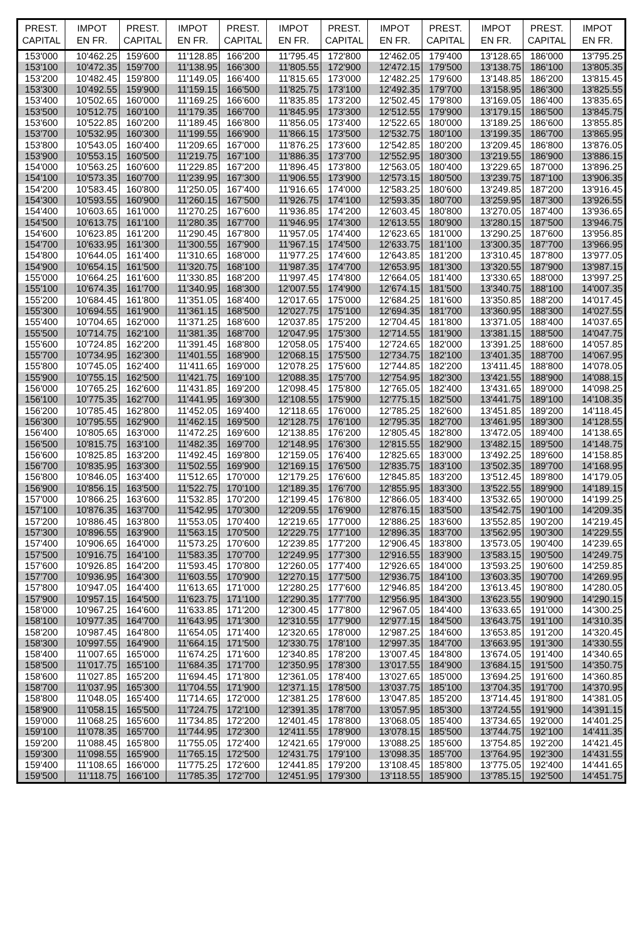| PREST. CAPITAL | IMPOT EN FR. | PREST. CAPITAL | IMPOT EN FR. | PREST. CAPITAL | IMPOT EN FR. | PREST. CAPITAL | IMPOT EN FR. | PREST. CAPITAL | IMPOT EN FR. | PREST. CAPITAL | IMPOT EN FR. |
| --- | --- | --- | --- | --- | --- | --- | --- | --- | --- | --- | --- |
| 153'000 | 10'462.25 | 159'600 | 11'128.85 | 166'200 | 11'795.45 | 172'800 | 12'462.05 | 179'400 | 13'128.65 | 186'000 | 13'795.25 |
| 153'100 | 10'472.35 | 159'700 | 11'138.95 | 166'300 | 11'805.55 | 172'900 | 12'472.15 | 179'500 | 13'138.75 | 186'100 | 13'805.35 |
| 153'200 | 10'482.45 | 159'800 | 11'149.05 | 166'400 | 11'815.65 | 173'000 | 12'482.25 | 179'600 | 13'148.85 | 186'200 | 13'815.45 |
| 153'300 | 10'492.55 | 159'900 | 11'159.15 | 166'500 | 11'825.75 | 173'100 | 12'492.35 | 179'700 | 13'158.95 | 186'300 | 13'825.55 |
| 153'400 | 10'502.65 | 160'000 | 11'169.25 | 166'600 | 11'835.85 | 173'200 | 12'502.45 | 179'800 | 13'169.05 | 186'400 | 13'835.65 |
| 153'500 | 10'512.75 | 160'100 | 11'179.35 | 166'700 | 11'845.95 | 173'300 | 12'512.55 | 179'900 | 13'179.15 | 186'500 | 13'845.75 |
| 153'600 | 10'522.85 | 160'200 | 11'189.45 | 166'800 | 11'856.05 | 173'400 | 12'522.65 | 180'000 | 13'189.25 | 186'600 | 13'855.85 |
| 153'700 | 10'532.95 | 160'300 | 11'199.55 | 166'900 | 11'866.15 | 173'500 | 12'532.75 | 180'100 | 13'199.35 | 186'700 | 13'865.95 |
| 153'800 | 10'543.05 | 160'400 | 11'209.65 | 167'000 | 11'876.25 | 173'600 | 12'542.85 | 180'200 | 13'209.45 | 186'800 | 13'876.05 |
| 153'900 | 10'553.15 | 160'500 | 11'219.75 | 167'100 | 11'886.35 | 173'700 | 12'552.95 | 180'300 | 13'219.55 | 186'900 | 13'886.15 |
| 154'000 | 10'563.25 | 160'600 | 11'229.85 | 167'200 | 11'896.45 | 173'800 | 12'563.05 | 180'400 | 13'229.65 | 187'000 | 13'896.25 |
| 154'100 | 10'573.35 | 160'700 | 11'239.95 | 167'300 | 11'906.55 | 173'900 | 12'573.15 | 180'500 | 13'239.75 | 187'100 | 13'906.35 |
| 154'200 | 10'583.45 | 160'800 | 11'250.05 | 167'400 | 11'916.65 | 174'000 | 12'583.25 | 180'600 | 13'249.85 | 187'200 | 13'916.45 |
| 154'300 | 10'593.55 | 160'900 | 11'260.15 | 167'500 | 11'926.75 | 174'100 | 12'593.35 | 180'700 | 13'259.95 | 187'300 | 13'926.55 |
| 154'400 | 10'603.65 | 161'000 | 11'270.25 | 167'600 | 11'936.85 | 174'200 | 12'603.45 | 180'800 | 13'270.05 | 187'400 | 13'936.65 |
| 154'500 | 10'613.75 | 161'100 | 11'280.35 | 167'700 | 11'946.95 | 174'300 | 12'613.55 | 180'900 | 13'280.15 | 187'500 | 13'946.75 |
| 154'600 | 10'623.85 | 161'200 | 11'290.45 | 167'800 | 11'957.05 | 174'400 | 12'623.65 | 181'000 | 13'290.25 | 187'600 | 13'956.85 |
| 154'700 | 10'633.95 | 161'300 | 11'300.55 | 167'900 | 11'967.15 | 174'500 | 12'633.75 | 181'100 | 13'300.35 | 187'700 | 13'966.95 |
| 154'800 | 10'644.05 | 161'400 | 11'310.65 | 168'000 | 11'977.25 | 174'600 | 12'643.85 | 181'200 | 13'310.45 | 187'800 | 13'977.05 |
| 154'900 | 10'654.15 | 161'500 | 11'320.75 | 168'100 | 11'987.35 | 174'700 | 12'653.95 | 181'300 | 13'320.55 | 187'900 | 13'987.15 |
| 155'000 | 10'664.25 | 161'600 | 11'330.85 | 168'200 | 11'997.45 | 174'800 | 12'664.05 | 181'400 | 13'330.65 | 188'000 | 13'997.25 |
| 155'100 | 10'674.35 | 161'700 | 11'340.95 | 168'300 | 12'007.55 | 174'900 | 12'674.15 | 181'500 | 13'340.75 | 188'100 | 14'007.35 |
| 155'200 | 10'684.45 | 161'800 | 11'351.05 | 168'400 | 12'017.65 | 175'000 | 12'684.25 | 181'600 | 13'350.85 | 188'200 | 14'017.45 |
| 155'300 | 10'694.55 | 161'900 | 11'361.15 | 168'500 | 12'027.75 | 175'100 | 12'694.35 | 181'700 | 13'360.95 | 188'300 | 14'027.55 |
| 155'400 | 10'704.65 | 162'000 | 11'371.25 | 168'600 | 12'037.85 | 175'200 | 12'704.45 | 181'800 | 13'371.05 | 188'400 | 14'037.65 |
| 155'500 | 10'714.75 | 162'100 | 11'381.35 | 168'700 | 12'047.95 | 175'300 | 12'714.55 | 181'900 | 13'381.15 | 188'500 | 14'047.75 |
| 155'600 | 10'724.85 | 162'200 | 11'391.45 | 168'800 | 12'058.05 | 175'400 | 12'724.65 | 182'000 | 13'391.25 | 188'600 | 14'057.85 |
| 155'700 | 10'734.95 | 162'300 | 11'401.55 | 168'900 | 12'068.15 | 175'500 | 12'734.75 | 182'100 | 13'401.35 | 188'700 | 14'067.95 |
| 155'800 | 10'745.05 | 162'400 | 11'411.65 | 169'000 | 12'078.25 | 175'600 | 12'744.85 | 182'200 | 13'411.45 | 188'800 | 14'078.05 |
| 155'900 | 10'755.15 | 162'500 | 11'421.75 | 169'100 | 12'088.35 | 175'700 | 12'754.95 | 182'300 | 13'421.55 | 188'900 | 14'088.15 |
| 156'000 | 10'765.25 | 162'600 | 11'431.85 | 169'200 | 12'098.45 | 175'800 | 12'765.05 | 182'400 | 13'431.65 | 189'000 | 14'098.25 |
| 156'100 | 10'775.35 | 162'700 | 11'441.95 | 169'300 | 12'108.55 | 175'900 | 12'775.15 | 182'500 | 13'441.75 | 189'100 | 14'108.35 |
| 156'200 | 10'785.45 | 162'800 | 11'452.05 | 169'400 | 12'118.65 | 176'000 | 12'785.25 | 182'600 | 13'451.85 | 189'200 | 14'118.45 |
| 156'300 | 10'795.55 | 162'900 | 11'462.15 | 169'500 | 12'128.75 | 176'100 | 12'795.35 | 182'700 | 13'461.95 | 189'300 | 14'128.55 |
| 156'400 | 10'805.65 | 163'000 | 11'472.25 | 169'600 | 12'138.85 | 176'200 | 12'805.45 | 182'800 | 13'472.05 | 189'400 | 14'138.65 |
| 156'500 | 10'815.75 | 163'100 | 11'482.35 | 169'700 | 12'148.95 | 176'300 | 12'815.55 | 182'900 | 13'482.15 | 189'500 | 14'148.75 |
| 156'600 | 10'825.85 | 163'200 | 11'492.45 | 169'800 | 12'159.05 | 176'400 | 12'825.65 | 183'000 | 13'492.25 | 189'600 | 14'158.85 |
| 156'700 | 10'835.95 | 163'300 | 11'502.55 | 169'900 | 12'169.15 | 176'500 | 12'835.75 | 183'100 | 13'502.35 | 189'700 | 14'168.95 |
| 156'800 | 10'846.05 | 163'400 | 11'512.65 | 170'000 | 12'179.25 | 176'600 | 12'845.85 | 183'200 | 13'512.45 | 189'800 | 14'179.05 |
| 156'900 | 10'856.15 | 163'500 | 11'522.75 | 170'100 | 12'189.35 | 176'700 | 12'855.95 | 183'300 | 13'522.55 | 189'900 | 14'189.15 |
| 157'000 | 10'866.25 | 163'600 | 11'532.85 | 170'200 | 12'199.45 | 176'800 | 12'866.05 | 183'400 | 13'532.65 | 190'000 | 14'199.25 |
| 157'100 | 10'876.35 | 163'700 | 11'542.95 | 170'300 | 12'209.55 | 176'900 | 12'876.15 | 183'500 | 13'542.75 | 190'100 | 14'209.35 |
| 157'200 | 10'886.45 | 163'800 | 11'553.05 | 170'400 | 12'219.65 | 177'000 | 12'886.25 | 183'600 | 13'552.85 | 190'200 | 14'219.45 |
| 157'300 | 10'896.55 | 163'900 | 11'563.15 | 170'500 | 12'229.75 | 177'100 | 12'896.35 | 183'700 | 13'562.95 | 190'300 | 14'229.55 |
| 157'400 | 10'906.65 | 164'000 | 11'573.25 | 170'600 | 12'239.85 | 177'200 | 12'906.45 | 183'800 | 13'573.05 | 190'400 | 14'239.65 |
| 157'500 | 10'916.75 | 164'100 | 11'583.35 | 170'700 | 12'249.95 | 177'300 | 12'916.55 | 183'900 | 13'583.15 | 190'500 | 14'249.75 |
| 157'600 | 10'926.85 | 164'200 | 11'593.45 | 170'800 | 12'260.05 | 177'400 | 12'926.65 | 184'000 | 13'593.25 | 190'600 | 14'259.85 |
| 157'700 | 10'936.95 | 164'300 | 11'603.55 | 170'900 | 12'270.15 | 177'500 | 12'936.75 | 184'100 | 13'603.35 | 190'700 | 14'269.95 |
| 157'800 | 10'947.05 | 164'400 | 11'613.65 | 171'000 | 12'280.25 | 177'600 | 12'946.85 | 184'200 | 13'613.45 | 190'800 | 14'280.05 |
| 157'900 | 10'957.15 | 164'500 | 11'623.75 | 171'100 | 12'290.35 | 177'700 | 12'956.95 | 184'300 | 13'623.55 | 190'900 | 14'290.15 |
| 158'000 | 10'967.25 | 164'600 | 11'633.85 | 171'200 | 12'300.45 | 177'800 | 12'967.05 | 184'400 | 13'633.65 | 191'000 | 14'300.25 |
| 158'100 | 10'977.35 | 164'700 | 11'643.95 | 171'300 | 12'310.55 | 177'900 | 12'977.15 | 184'500 | 13'643.75 | 191'100 | 14'310.35 |
| 158'200 | 10'987.45 | 164'800 | 11'654.05 | 171'400 | 12'320.65 | 178'000 | 12'987.25 | 184'600 | 13'653.85 | 191'200 | 14'320.45 |
| 158'300 | 10'997.55 | 164'900 | 11'664.15 | 171'500 | 12'330.75 | 178'100 | 12'997.35 | 184'700 | 13'663.95 | 191'300 | 14'330.55 |
| 158'400 | 11'007.65 | 165'000 | 11'674.25 | 171'600 | 12'340.85 | 178'200 | 13'007.45 | 184'800 | 13'674.05 | 191'400 | 14'340.65 |
| 158'500 | 11'017.75 | 165'100 | 11'684.35 | 171'700 | 12'350.95 | 178'300 | 13'017.55 | 184'900 | 13'684.15 | 191'500 | 14'350.75 |
| 158'600 | 11'027.85 | 165'200 | 11'694.45 | 171'800 | 12'361.05 | 178'400 | 13'027.65 | 185'000 | 13'694.25 | 191'600 | 14'360.85 |
| 158'700 | 11'037.95 | 165'300 | 11'704.55 | 171'900 | 12'371.15 | 178'500 | 13'037.75 | 185'100 | 13'704.35 | 191'700 | 14'370.95 |
| 158'800 | 11'048.05 | 165'400 | 11'714.65 | 172'000 | 12'381.25 | 178'600 | 13'047.85 | 185'200 | 13'714.45 | 191'800 | 14'381.05 |
| 158'900 | 11'058.15 | 165'500 | 11'724.75 | 172'100 | 12'391.35 | 178'700 | 13'057.95 | 185'300 | 13'724.55 | 191'900 | 14'391.15 |
| 159'000 | 11'068.25 | 165'600 | 11'734.85 | 172'200 | 12'401.45 | 178'800 | 13'068.05 | 185'400 | 13'734.65 | 192'000 | 14'401.25 |
| 159'100 | 11'078.35 | 165'700 | 11'744.95 | 172'300 | 12'411.55 | 178'900 | 13'078.15 | 185'500 | 13'744.75 | 192'100 | 14'411.35 |
| 159'200 | 11'088.45 | 165'800 | 11'755.05 | 172'400 | 12'421.65 | 179'000 | 13'088.25 | 185'600 | 13'754.85 | 192'200 | 14'421.45 |
| 159'300 | 11'098.55 | 165'900 | 11'765.15 | 172'500 | 12'431.75 | 179'100 | 13'098.35 | 185'700 | 13'764.95 | 192'300 | 14'431.55 |
| 159'400 | 11'108.65 | 166'000 | 11'775.25 | 172'600 | 12'441.85 | 179'200 | 13'108.45 | 185'800 | 13'775.05 | 192'400 | 14'441.65 |
| 159'500 | 11'118.75 | 166'100 | 11'785.35 | 172'700 | 12'451.95 | 179'300 | 13'118.55 | 185'900 | 13'785.15 | 192'500 | 14'451.75 |